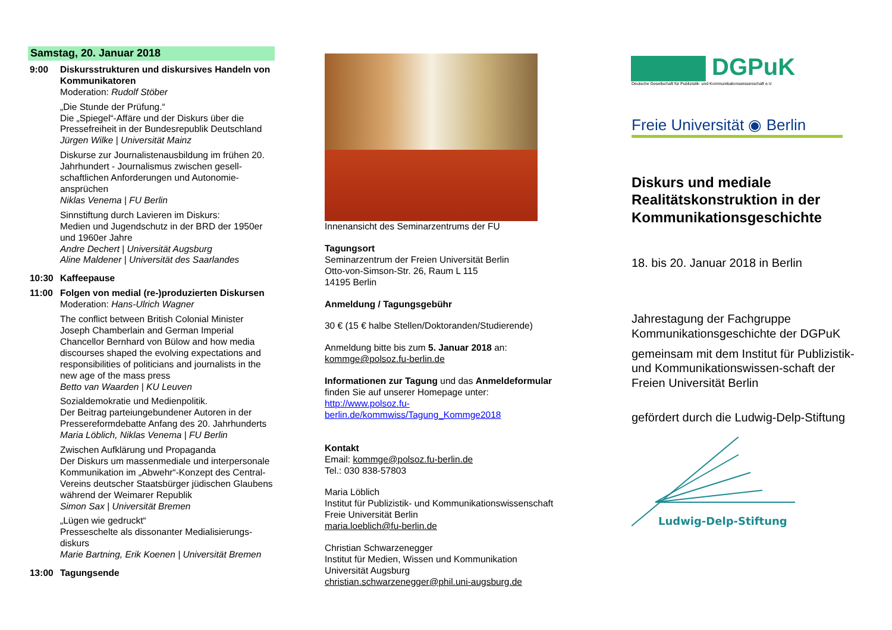Samstag, 20. Januar 2018
9:00 Diskursstrukturen und diskursives Handeln von Kommunikatoren
Moderation: Rudolf Stöber
„Die Stunde der Prüfung.“
Die „Spiegel“-Affäre und der Diskurs über die Pressefreiheit in der Bundesrepublik Deutschland
Jürgen Wilke | Universität Mainz
Diskurse zur Journalistenausbildung im frühen 20. Jahrhundert - Journalismus zwischen gesell-schaftlichen Anforderungen und Autonomie-ansprüchen
Niklas Venema | FU Berlin
Sinnstiftung durch Lavieren im Diskurs:
Medien und Jugendschutz in der BRD der 1950er und 1960er Jahre
Andre Dechert | Universität Augsburg
Aline Maldener | Universität des Saarlandes
10:30 Kaffeepause
11:00 Folgen von medial (re-)produzierten Diskursen
Moderation: Hans-Ulrich Wagner
The conflict between British Colonial Minister Joseph Chamberlain and German Imperial Chancellor Bernhard von Bülow and how media discourses shaped the evolving expectations and responsibilities of politicians and journalists in the new age of the mass press
Betto van Waarden | KU Leuven
Sozialdemokratie und Medienpolitik.
Der Beitrag parteiungebundener Autoren in der Pressereformdebatte Anfang des 20. Jahrhunderts
Maria Löblich, Niklas Venema | FU Berlin
Zwischen Aufklärung und Propaganda
Der Diskurs um massenmediale und interpersonale Kommunikation im „Abwehr“-Konzept des Central-Vereins deutscher Staatsbürger jüdischen Glaubens während der Weimarer Republik
Simon Sax | Universität Bremen
„Lügen wie gedruckt“
Presseschelte als dissonanter Medialisierungs-diskurs
Marie Bartning, Erik Koenen | Universität Bremen
13:00 Tagungsende
Innenansicht des Seminarzentrums der FU
Tagungsort
Seminarzentrum der Freien Universität Berlin
Otto-von-Simson-Str. 26, Raum L 115
14195 Berlin
Anmeldung / Tagungsgebühr
30 € (15 € halbe Stellen/Doktoranden/Studierende)
Anmeldung bitte bis zum 5. Januar 2018 an:
kommge@polsoz.fu-berlin.de
Informationen zur Tagung und das Anmeldeformular finden Sie auf unserer Homepage unter:
http://www.polsoz.fu-berlin.de/kommwiss/Tagung_Kommge2018
Kontakt
Email: kommge@polsoz.fu-berlin.de
Tel.: 030 838-57803
Maria Löblich
Institut für Publizistik- und Kommunikationswissenschaft
Freie Universität Berlin
maria.loeblich@fu-berlin.de
Christian Schwarzenegger
Institut für Medien, Wissen und Kommunikation
Universität Augsburg
christian.schwarzenegger@phil.uni-augsburg.de
▇▇▇▇ DGPuK
Deutsche Gesellschaft für Publizistik- und Kommunikationswissenschaft e.V.
Freie Universität ◉ Berlin
Diskurs und mediale Realitätskonstruktion in der Kommunikationsgeschichte
18. bis 20. Januar 2018 in Berlin
Jahrestagung der Fachgruppe Kommunikationsgeschichte der DGPuK
gemeinsam mit dem Institut für Publizistik- und Kommunikationswissen-schaft der Freien Universität Berlin
gefördert durch die Ludwig-Delp-Stiftung
Ludwig-Delp-Stiftung